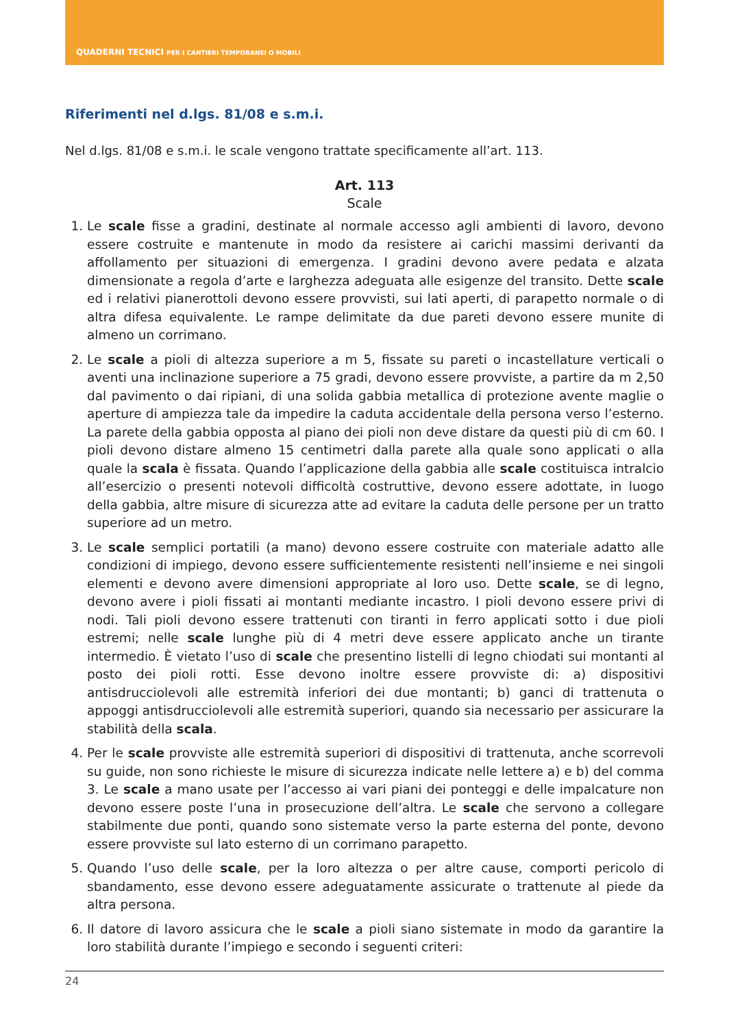QUADERNI TECNICI PER I CANTIERI TEMPORANEI O MOBILI
Riferimenti nel d.lgs. 81/08 e s.m.i.
Nel d.lgs. 81/08 e s.m.i. le scale vengono trattate specificamente all’art. 113.
Art. 113
Scale
1. Le scale fisse a gradini, destinate al normale accesso agli ambienti di lavoro, devono essere costruite e mantenute in modo da resistere ai carichi massimi derivanti da affollamento per situazioni di emergenza. I gradini devono avere pedata e alzata dimensionate a regola d’arte e larghezza adeguata alle esigenze del transito. Dette scale ed i relativi pianerottoli devono essere provvisti, sui lati aperti, di parapetto normale o di altra difesa equivalente. Le rampe delimitate da due pareti devono essere munite di almeno un corrimano.
2. Le scale a pioli di altezza superiore a m 5, fissate su pareti o incastellature verticali o aventi una inclinazione superiore a 75 gradi, devono essere provviste, a partire da m 2,50 dal pavimento o dai ripiani, di una solida gabbia metallica di protezione avente maglie o aperture di ampiezza tale da impedire la caduta accidentale della persona verso l’esterno. La parete della gabbia opposta al piano dei pioli non deve distare da questi più di cm 60. I pioli devono distare almeno 15 centimetri dalla parete alla quale sono applicati o alla quale la scala è fissata. Quando l’applicazione della gabbia alle scale costituisca intralcio all’esercizio o presenti notevoli difficoltà costruttive, devono essere adottate, in luogo della gabbia, altre misure di sicurezza atte ad evitare la caduta delle persone per un tratto superiore ad un metro.
3. Le scale semplici portatili (a mano) devono essere costruite con materiale adatto alle condizioni di impiego, devono essere sufficientemente resistenti nell’insieme e nei singoli elementi e devono avere dimensioni appropriate al loro uso. Dette scale, se di legno, devono avere i pioli fissati ai montanti mediante incastro. I pioli devono essere privi di nodi. Tali pioli devono essere trattenuti con tiranti in ferro applicati sotto i due pioli estremi; nelle scale lunghe più di 4 metri deve essere applicato anche un tirante intermedio. È vietato l’uso di scale che presentino listelli di legno chiodati sui montanti al posto dei pioli rotti. Esse devono inoltre essere provviste di: a) dispositivi antisdrucciolevoli alle estremità inferiori dei due montanti; b) ganci di trattenuta o appoggi antisdrucciolevoli alle estremità superiori, quando sia necessario per assicurare la stabilità della scala.
4. Per le scale provviste alle estremità superiori di dispositivi di trattenuta, anche scorrevoli su guide, non sono richieste le misure di sicurezza indicate nelle lettere a) e b) del comma 3. Le scale a mano usate per l’accesso ai vari piani dei ponteggi e delle impalcature non devono essere poste l’una in prosecuzione dell’altra. Le scale che servono a collegare stabilmente due ponti, quando sono sistemate verso la parte esterna del ponte, devono essere provviste sul lato esterno di un corrimano parapetto.
5. Quando l’uso delle scale, per la loro altezza o per altre cause, comporti pericolo di sbandamento, esse devono essere adeguatamente assicurate o trattenute al piede da altra persona.
6. Il datore di lavoro assicura che le scale a pioli siano sistemate in modo da garantire la loro stabilità durante l’impiego e secondo i seguenti criteri:
24